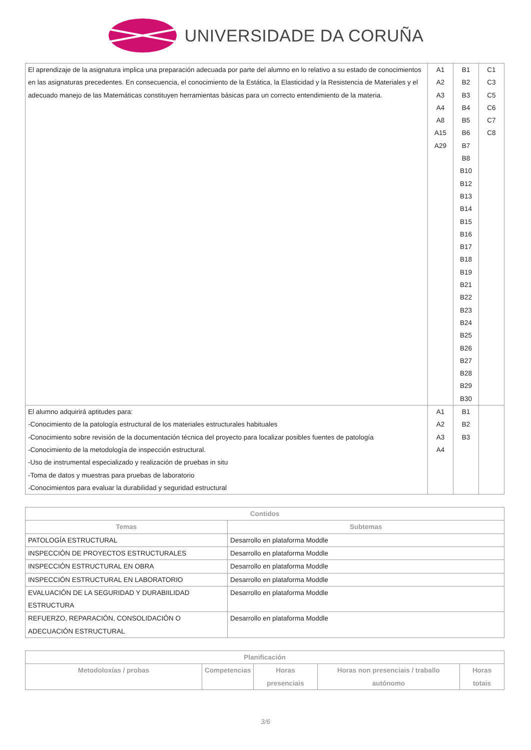UNIVERSIDADE DA CORUÑA
| El aprendizaje de la asignatura implica una preparación adecuada por parte del alumno en lo relativo a su estado de conocimientos en las asignaturas precedentes. En consecuencia, el conocimiento de la Estática, la Elasticidad y la Resistencia de Materiales y el adecuado manejo de las Matemáticas constituyen herramientas básicas para un correcto entendimiento de la materia. | A1 A2 A3 A4 A8 A15 A29 | B1 B2 B3 B4 B5 B6 B7 B8 B10 B12 B13 B14 B15 B16 B17 B18 B19 B21 B22 B23 B24 B25 B26 B27 B28 B29 B30 | C1 C3 C5 C6 C7 C8 |
| El alumno adquirirá aptitudes para: -Conocimiento de la patología estructural de los materiales estructurales habituales -Conocimiento sobre revisión de la documentación técnica del proyecto para localizar posibles fuentes de patología -Conocimiento de la metodología de inspección estructural. -Uso de instrumental especializado y realización de pruebas in situ -Toma de datos y muestras para pruebas de laboratorio -Conocimientos para evaluar la durabilidad y seguridad estructural | A1 A2 A3 A4 | B1 B2 B3 | |
| Contidos | |
| --- | --- |
| Temas | Subtemas |
| PATOLOGÍA ESTRUCTURAL | Desarrollo en plataforma Moddle |
| INSPECCIÓN DE PROYECTOS ESTRUCTURALES | Desarrollo en plataforma Moddle |
| INSPECCIÓN ESTRUCTURAL EN OBRA | Desarrollo en plataforma Moddle |
| INSPECCIÓN ESTRUCTURAL EN LABORATORIO | Desarrollo en plataforma Moddle |
| EVALUACIÓN DE LA SEGURIDAD Y DURABIILIDAD ESTRUCTURA | Desarrollo en plataforma Moddle |
| REFUERZO, REPARACIÓN, CONSOLIDACIÓN O ADECUACIÓN ESTRUCTURAL | Desarrollo en plataforma Moddle |
| Planificación | | | | |
| --- | --- | --- | --- | --- |
| Metodoloxías / probas | Competencias | Horas presenciais | Horas non presenciais / traballo autónomo | Horas totais |
3/6